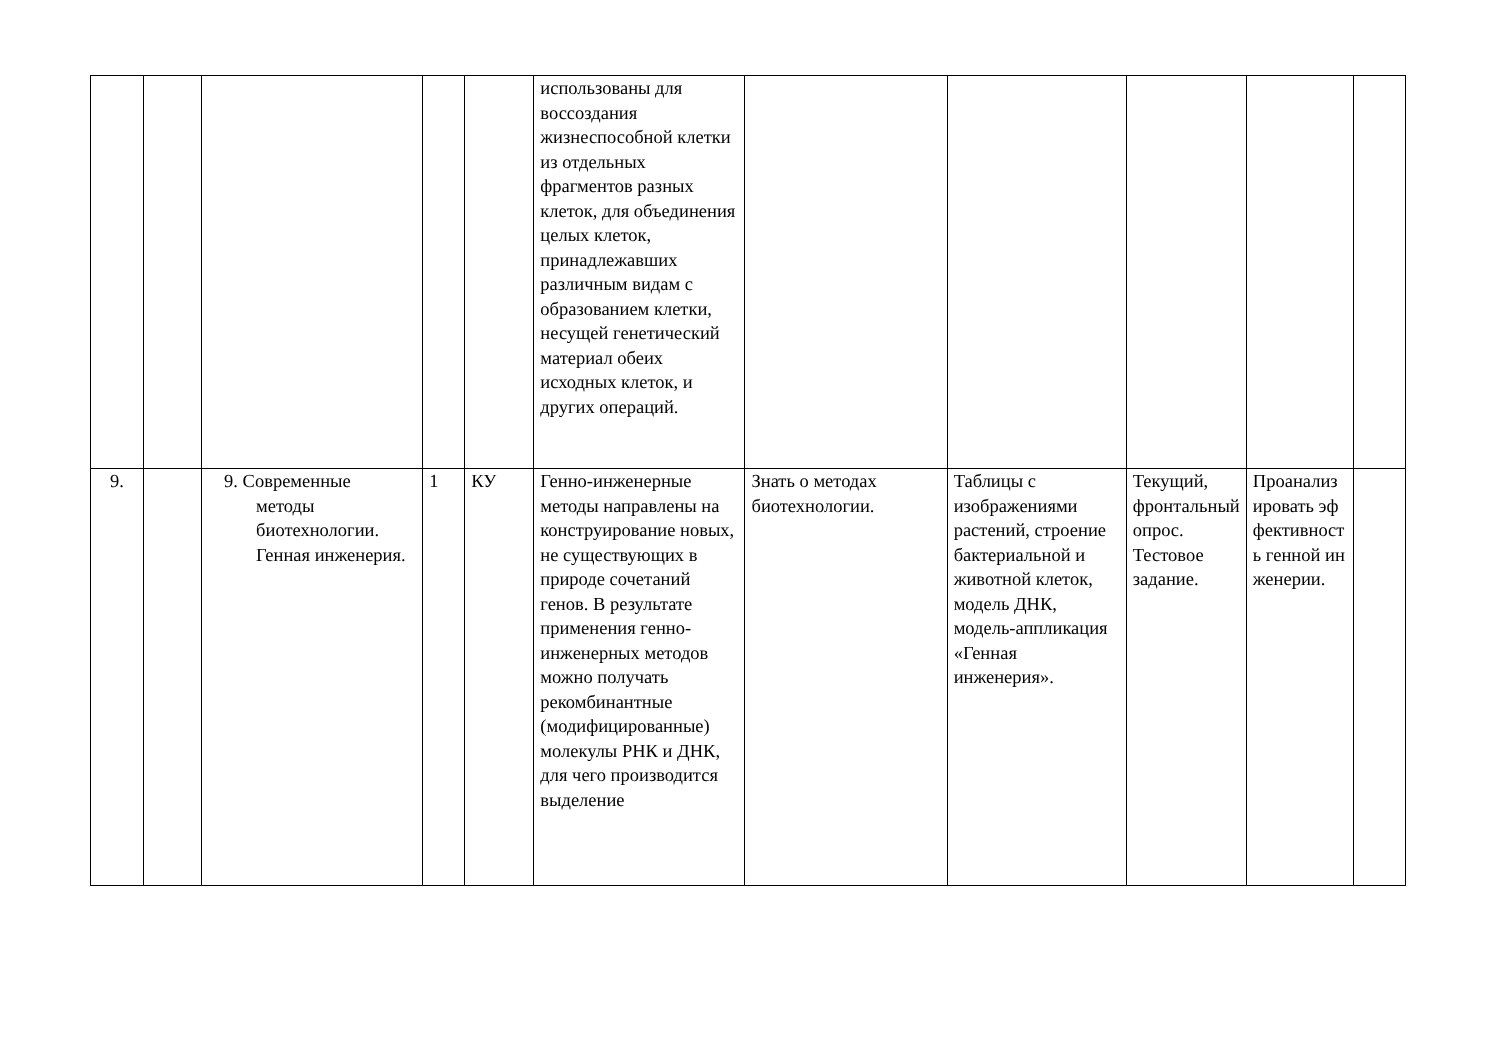| | | | | | использованы для воссоздания жизнеспособной клетки из отдельных фрагментов разных клеток, для объединения целых клеток, принадлежавших различным видам с образованием клетки, несущей генетический материал обеих исходных клеток, и других операций. | | | | | |
| 9. | | 9. Современные методы биотехнологии. Генная инженерия. | 1 | КУ | Генно-инженерные методы направлены на конструирование новых, не существующих в природе сочетаний генов. В результате применения генно-инженерных методов можно получать рекомбинантные (модифицированные) молекулы РНК и ДНК, для чего производится выделение | Знать о методах биотехнологии. | Таблицы с изображениями растений, строение бактериальной и животной клеток, модель ДНК, модель-аппликация «Генная инженерия». | Текущий, фронтальный опрос. Тестовое задание. | Проанализировать эффективность генной инженерии. | |